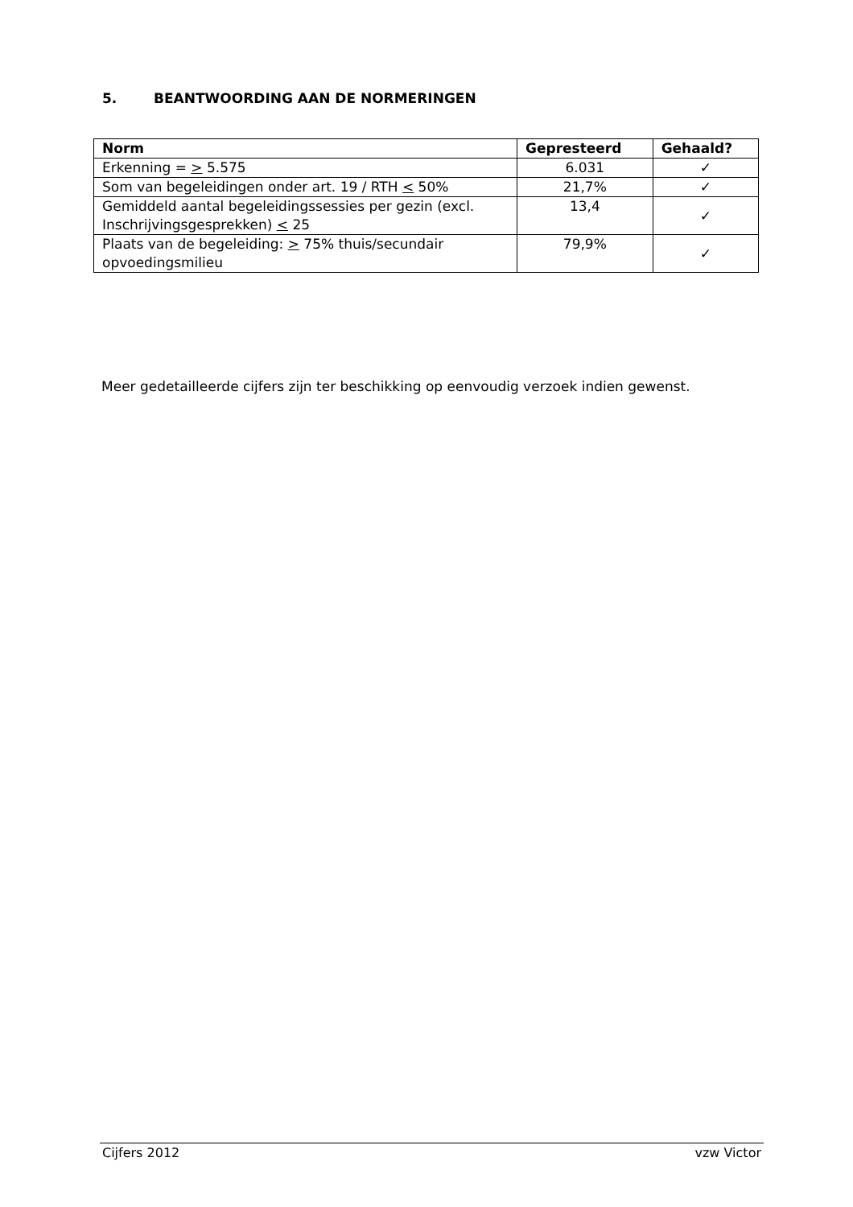5. BEANTWOORDING AAN DE NORMERINGEN
| Norm | Gepresteerd | Gehaald? |
| --- | --- | --- |
| Erkenning = > 5.575 | 6.031 | ✓ |
| Som van begeleidingen onder art. 19 / RTH < 50% | 21,7% | ✓ |
| Gemiddeld aantal begeleidingssessies per gezin (excl. Inschrijvingsgesprekken) < 25 | 13,4 | ✓ |
| Plaats van de begeleiding: > 75% thuis/secundair opvoedingsmilieu | 79,9% | ✓ |
Meer gedetailleerde cijfers zijn ter beschikking op eenvoudig verzoek indien gewenst.
Cijfers 2012 vzw Victor